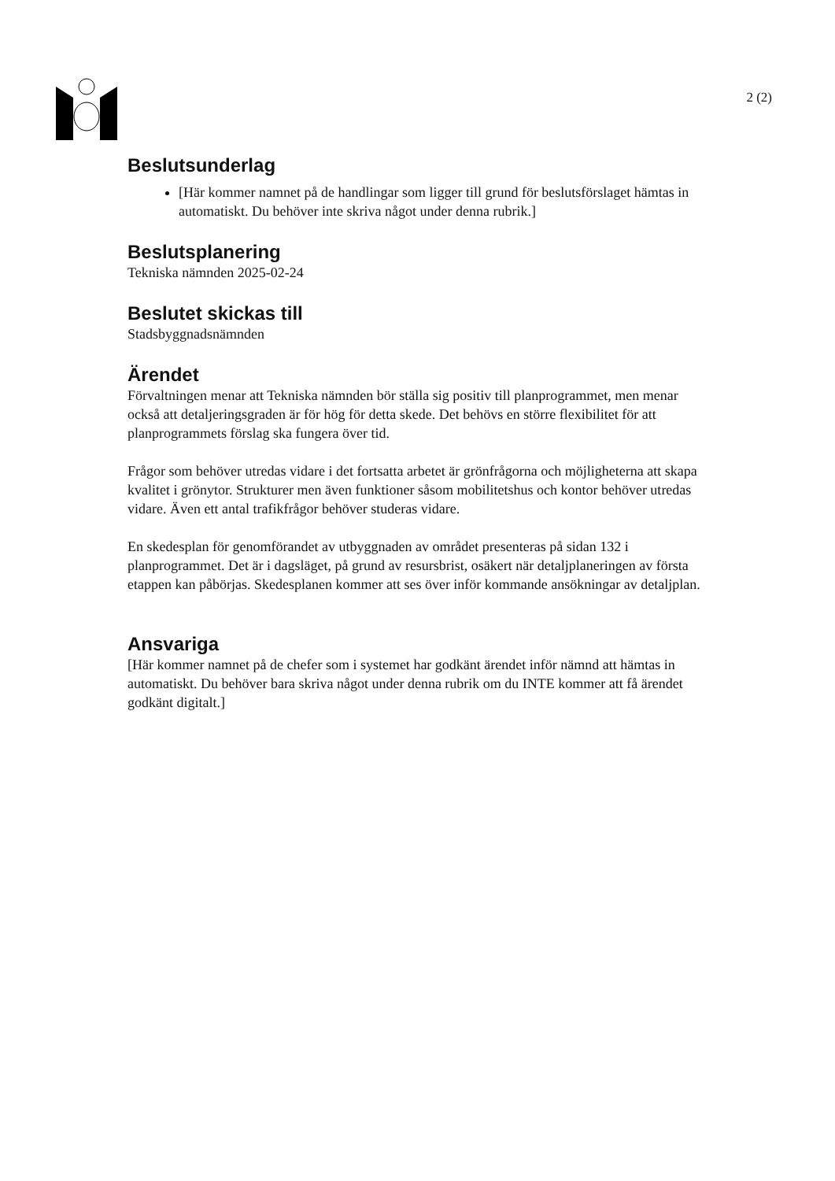2 (2)
Beslutsunderlag
[Här kommer namnet på de handlingar som ligger till grund för beslutsförslaget hämtas in automatiskt. Du behöver inte skriva något under denna rubrik.]
Beslutsplanering
Tekniska nämnden 2025-02-24
Beslutet skickas till
Stadsbyggnadsnämnden
Ärendet
Förvaltningen menar att Tekniska nämnden bör ställa sig positiv till planprogrammet, men menar också att detaljeringsgraden är för hög för detta skede. Det behövs en större flexibilitet för att planprogrammets förslag ska fungera över tid.
Frågor som behöver utredas vidare i det fortsatta arbetet är grönfrågorna och möjligheterna att skapa kvalitet i grönytor. Strukturer men även funktioner såsom mobilitetshus och kontor behöver utredas vidare. Även ett antal trafikfrågor behöver studeras vidare.
En skedesplan för genomförandet av utbyggnaden av området presenteras på sidan 132 i planprogrammet. Det är i dagsläget, på grund av resursbrist, osäkert när detaljplaneringen av första etappen kan påbörjas. Skedesplanen kommer att ses över inför kommande ansökningar av detaljplan.
Ansvariga
[Här kommer namnet på de chefer som i systemet har godkänt ärendet inför nämnd att hämtas in automatiskt. Du behöver bara skriva något under denna rubrik om du INTE kommer att få ärendet godkänt digitalt.]